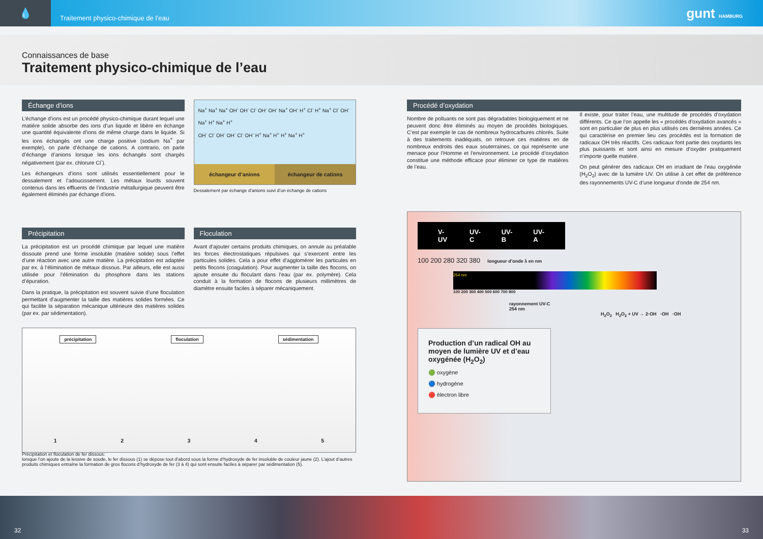💧
Traitement physico-chimique de l’eau
gunt HAMBURG
Connaissances de base
Traitement physico-chimique de l’eau
Échange d’ions
L’échange d’ions est un procédé physico-chimique durant lequel une matière solide absorbe des ions d’un liquide et libère en échange une quantité équivalente d’ions de même charge dans le liquide. Si les ions échangés ont une charge positive (sodium Na<sup>+</sup> par exemple), on parle d’échange de cations. A contrario, on parle d’échange d’anions lorsque les ions échangés sont chargés négativement (par ex. chlorure Cl<sup>-</sup>).
Les échangeurs d’ions sont utilisés essentiellement pour le dessalement et l’adoucissement. Les métaux lourds souvent contenus dans les effluents de l’industrie métallurgique peuvent être également éliminés par échange d’ions.
Na<sup>+</sup> Na<sup>+</sup> Na<sup>+</sup> OH<sup>-</sup> OH<sup>-</sup> Cl<sup>-</sup> OH<sup>-</sup> OH<sup>-</sup> Na<sup>+</sup> OH<sup>-</sup> H<sup>+</sup> Cl<sup>-</sup> H<sup>+</sup> Na<sup>+</sup> Cl<sup>-</sup> OH<sup>-</sup> Na<sup>+</sup> H<sup>+</sup> Na<sup>+</sup> H<sup>+</sup>
OH<sup>-</sup> Cl<sup>-</sup> OH<sup>-</sup> OH<sup>-</sup> Cl<sup>-</sup> OH<sup>-</sup> H<sup>+</sup> Na<sup>+</sup> H<sup>+</sup> H<sup>+</sup> Na<sup>+</sup> H<sup>+</sup>
échangeur d’anions échangeur de cations
Dessalement par échange d’anions suivi d’un échange de cations
Précipitation
La précipitation est un procédé chimique par lequel une matière dissoute prend une forme insoluble (matière solide) sous l’effet d’une réaction avec une autre matière. La précipitation est adaptée par ex. à l’élimination de métaux dissous. Par ailleurs, elle est aussi utilisée pour l’élimination du phosphore dans les stations d’épuration.
Dans la pratique, la précipitation est souvent suivie d’une floculation permettant d’augmenter la taille des matières solides formées. Ce qui facilite la séparation mécanique ultérieure des matières solides (par ex. par sédimentation).
Floculation
Avant d’ajouter certains produits chimiques, on annule au préalable les forces électrostatiques répulsives qui s’exercent entre les particules solides. Cela a pour effet d’agglomérer les particules en petits flocons (coagulation). Pour augmenter la taille des flocons, on ajoute ensuite du floculant dans l’eau (par ex. polymère). Cela conduit à la formation de flocons de plusieurs millimètres de diamètre ensuite faciles à séparer mécaniquement.
précipitation floculation sédimentation
1 2 3 4 5
Précipitation et floculation de fer dissous:
lorsque l’on ajoute de la lessive de soude, le fer dissous (1) se dépose tout d’abord sous la forme d’hydroxyde de fer insoluble de couleur jaune (2). L’ajout d’autres produits chimiques entraîne la formation de gros flocons d’hydroxyde de fer (3 à 4) qui sont ensuite faciles à séparer par sédimentation (5).
Procédé d’oxydation
Nombre de polluants ne sont pas dégradables biologiquement et ne peuvent donc être éliminés au moyen de procédés biologiques. C’est par exemple le cas de nombreux hydrocarbures chlorés. Suite à des traitements inadéquats, on retrouve ces matières en de nombreux endroits des eaux souterraines, ce qui représente une menace pour l’Homme et l’environnement. Le procédé d’oxydation constitue une méthode efficace pour éliminer ce type de matières de l’eau.
Il existe, pour traiter l’eau, une multitude de procédés d’oxydation différents. Ce que l’on appelle les « procédés d’oxydation avancés » sont en particulier de plus en plus utilisés ces dernières années. Ce qui caractérise en premier lieu ces procédés est la formation de radicaux OH très réactifs. Ces radicaux font partie des oxydants les plus puissants et sont ainsi en mesure d’oxyder pratiquement n’importe quelle matière.
On peut générer des radicaux OH en irradiant de l’eau oxygénée (H<sub>2</sub>O<sub>2</sub>) avec de la lumière UV. On utilise à cet effet de préférence des rayonnements UV-C d’une longueur d’onde de 254 nm.
V-UV UV-C UV-B UV-A
100 200 280 320 380 longueur d’onde λ en nm
254 nm
100 200 300 400 500 600 700 800
rayonnement UV-C
254 nm
H<sub>2</sub>O<sub>2</sub> H<sub>2</sub>O<sub>2</sub> + UV → 2·OH ·OH ·OH
Production d’un radical OH au moyen de lumière UV et d’eau oxygénée (H<sub>2</sub>O<sub>2</sub>)
🟢 oxygène
🔵 hydrogène
🔴 électron libre
32 33